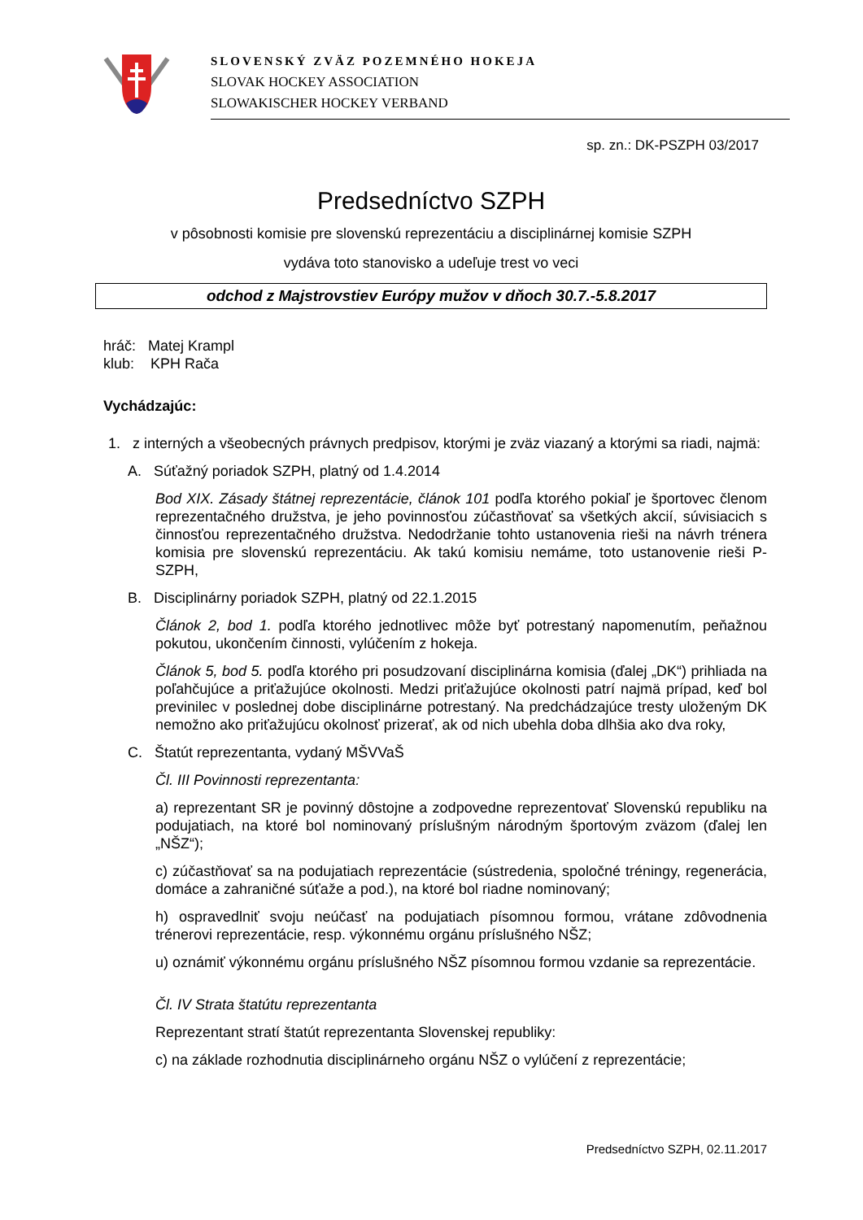SLOVENSKÝ ZVÄZ POZEMNÉHO HOKEJA
SLOVAK HOCKEY ASSOCIATION
SLOWAKISCHER HOCKEY VERBAND
sp. zn.: DK-PSZPH 03/2017
Predsedníctvo SZPH
v pôsobnosti komisie pre slovenskú reprezentáciu a disciplinárnej komisie SZPH
vydáva toto stanovisko a udeľuje trest vo veci
odchod z Majstrovstiev Európy mužov v dňoch 30.7.-5.8.2017
hráč: Matej Krampl
klub: KPH Rača
Vychádzajúc:
1. z interných a všeobecných právnych predpisov, ktorými je zväz viazaný a ktorými sa riadi, najmä:
A. Súťažný poriadok SZPH, platný od 1.4.2014
Bod XIX. Zásady štátnej reprezentácie, článok 101 podľa ktorého pokiaľ je športovec členom reprezentačného družstva, je jeho povinnosťou zúčastňovať sa všetkých akcií, súvisiacich s činnosťou reprezentačného družstva. Nedodržanie tohto ustanovenia rieši na návrh trénera komisia pre slovenskú reprezentáciu. Ak takú komisiu nemáme, toto ustanovenie rieši P-SZPH,
B. Disciplinárny poriadok SZPH, platný od 22.1.2015
Článok 2, bod 1. podľa ktorého jednotlivec môže byť potrestaný napomenutím, peňažnou pokutou, ukončením činnosti, vylúčením z hokeja.
Článok 5, bod 5. podľa ktorého pri posudzovaní disciplinárna komisia (ďalej „DK“) prihliada na poľahčujúce a priťažujúce okolnosti. Medzi priťažujúce okolnosti patrí najmä prípad, keď bol previnilec v poslednej dobe disciplinárne potrestaný. Na predchádzajúce tresty uloženým DK nemožno ako priťažujúcu okolnosť prizerať, ak od nich ubehla doba dlhšia ako dva roky,
C. Štatút reprezentanta, vydaný MŠVVaŠ
Čl. III Povinnosti reprezentanta:
a) reprezentant SR je povinný dôstojne a zodpovedne reprezentovať Slovenskú republiku na podujatiach, na ktoré bol nominovaný príslušným národným športovým zväzom (ďalej len „NŠZ“);
c) zúčastňovať sa na podujatiach reprezentácie (sústredenia, spoločné tréningy, regenerácia, domáce a zahraničné súťaže a pod.), na ktoré bol riadne nominovaný;
h) ospravedlniť svoju neúčasť na podujatiach písomnou formou, vrátane zdôvodnenia trénerovi reprezentácie, resp. výkonnému orgánu príslušného NŠZ;
u) oznámiť výkonnému orgánu príslušného NŠZ písomnou formou vzdanie sa reprezentácie.
Čl. IV Strata štatútu reprezentanta
Reprezentant stratí štatút reprezentanta Slovenskej republiky:
c) na základe rozhodnutia disciplinárneho orgánu NŠZ o vylúčení z reprezentácie;
Predsedníctvo SZPH, 02.11.2017